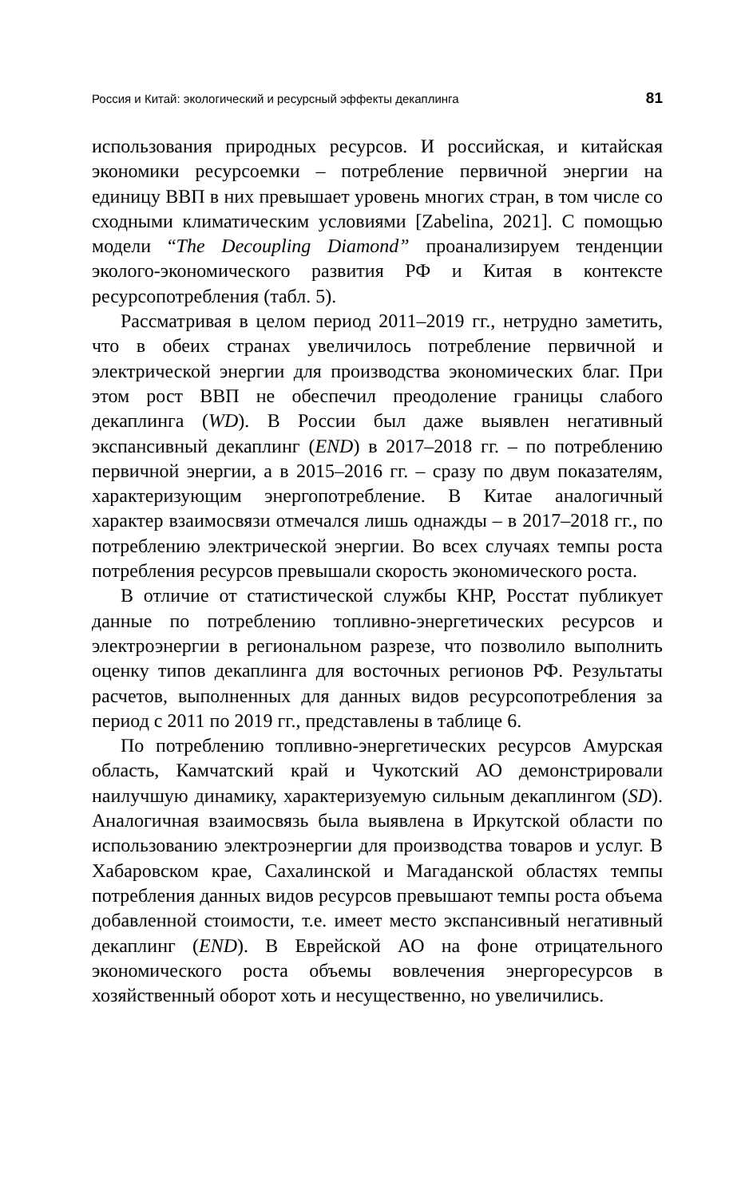Россия и Китай: экологический и ресурсный эффекты декаплинга 81
использования природных ресурсов. И российская, и китайская экономики ресурсоемки – потребление первичной энергии на единицу ВВП в них превышает уровень многих стран, в том числе со сходными климатическим условиями [Zabelina, 2021]. С помощью модели “The Decoupling Diamond” проанализируем тенденции эколого-экономического развития РФ и Китая в контексте ресурсопотребления (табл. 5).
Рассматривая в целом период 2011–2019 гг., нетрудно заметить, что в обеих странах увеличилось потребление первичной и электрической энергии для производства экономических благ. При этом рост ВВП не обеспечил преодоление границы слабого декаплинга (WD). В России был даже выявлен негативный экспансивный декаплинг (END) в 2017–2018 гг. – по потреблению первичной энергии, а в 2015–2016 гг. – сразу по двум показателям, характеризующим энергопотребление. В Китае аналогичный характер взаимосвязи отмечался лишь однажды – в 2017–2018 гг., по потреблению электрической энергии. Во всех случаях темпы роста потребления ресурсов превышали скорость экономического роста.
В отличие от статистической службы КНР, Росстат публикует данные по потреблению топливно-энергетических ресурсов и электроэнергии в региональном разрезе, что позволило выполнить оценку типов декаплинга для восточных регионов РФ. Результаты расчетов, выполненных для данных видов ресурсопотребления за период с 2011 по 2019 гг., представлены в таблице 6.
По потреблению топливно-энергетических ресурсов Амурская область, Камчатский край и Чукотский АО демонстрировали наилучшую динамику, характеризуемую сильным декаплингом (SD). Аналогичная взаимосвязь была выявлена в Иркутской области по использованию электроэнергии для производства товаров и услуг. В Хабаровском крае, Сахалинской и Магаданской областях темпы потребления данных видов ресурсов превышают темпы роста объема добавленной стоимости, т.е. имеет место экспансивный негативный декаплинг (END). В Еврейской АО на фоне отрицательного экономического роста объемы вовлечения энергоресурсов в хозяйственный оборот хоть и несущественно, но увеличились.